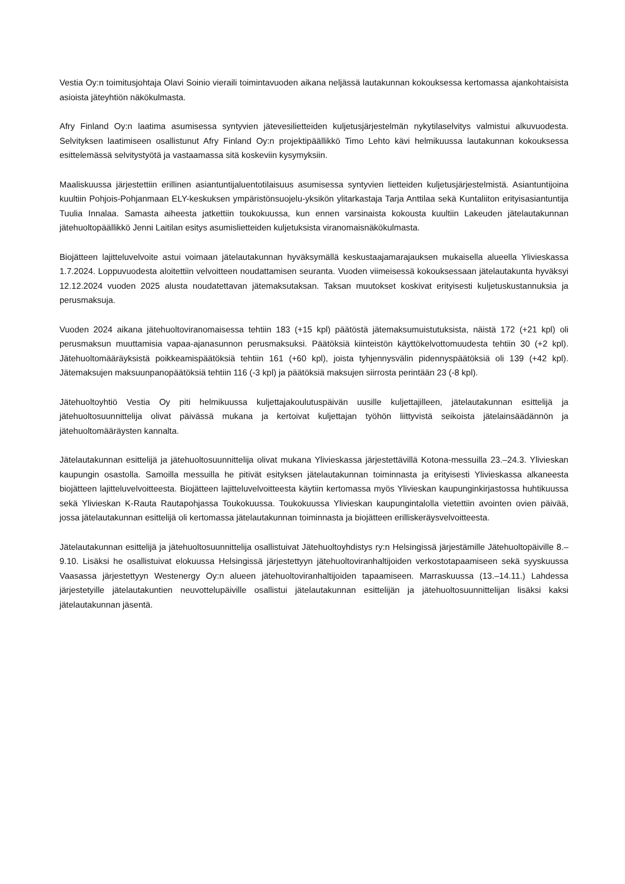Vestia Oy:n toimitusjohtaja Olavi Soinio vieraili toimintavuoden aikana neljässä lautakunnan kokouksessa kertomassa ajankohtaisista asioista jäteyhtiön näkökulmasta.
Afry Finland Oy:n laatima asumisessa syntyvien jätevesilietteiden kuljetusjärjestelmän nykytilaselvitys valmistui alkuvuodesta. Selvityksen laatimiseen osallistunut Afry Finland Oy:n projektipäällikkö Timo Lehto kävi helmikuussa lautakunnan kokouksessa esittelemässä selvitystyötä ja vastaamassa sitä koskeviin kysymyksiin.
Maaliskuussa järjestettiin erillinen asiantuntijaluentotilaisuus asumisessa syntyvien lietteiden kuljetusjärjestelmistä. Asiantuntijoina kuultiin Pohjois-Pohjanmaan ELY-keskuksen ympäristönsuojelu-yksikön ylitarkastaja Tarja Anttilaa sekä Kuntaliiton erityisasiantuntija Tuulia Innalaa. Samasta aiheesta jatkettiin toukokuussa, kun ennen varsinaista kokousta kuultiin Lakeuden jätelautakunnan jätehuoltopäällikkö Jenni Laitilan esitys asumislietteiden kuljetuksista viranomaisnäkökulmasta.
Biojätteen lajitteluvelvoite astui voimaan jätelautakunnan hyväksymällä keskustaajamarajauksen mukaisella alueella Ylivieskassa 1.7.2024. Loppuvuodesta aloitettiin velvoitteen noudattamisen seuranta. Vuoden viimeisessä kokouksessaan jätelautakunta hyväksyi 12.12.2024 vuoden 2025 alusta noudatettavan jätemaksutaksan. Taksan muutokset koskivat erityisesti kuljetuskustannuksia ja perusmaksuja.
Vuoden 2024 aikana jätehuoltoviranomaisessa tehtiin 183 (+15 kpl) päätöstä jätemaksumuistutuksista, näistä 172 (+21 kpl) oli perusmaksun muuttamisia vapaa-ajanasunnon perusmaksuksi. Päätöksiä kiinteistön käyttökelvottomuudesta tehtiin 30 (+2 kpl). Jätehuoltomääräyksistä poikkeamispäätöksiä tehtiin 161 (+60 kpl), joista tyhjennysvälin pidennyspäätöksiä oli 139 (+42 kpl). Jätemaksujen maksuunpanopäätöksiä tehtiin 116 (-3 kpl) ja päätöksiä maksujen siirrosta perintään 23 (-8 kpl).
Jätehuoltoyhtiö Vestia Oy piti helmikuussa kuljettajakoulutuspäivän uusille kuljettajilleen, jätelautakunnan esittelijä ja jätehuoltosuunnittelija olivat päivässä mukana ja kertoivat kuljettajan työhön liittyvistä seikoista jätelainsäädännön ja jätehuoltomääräysten kannalta.
Jätelautakunnan esittelijä ja jätehuoltosuunnittelija olivat mukana Ylivieskassa järjestettävillä Kotona-messuilla 23.–24.3. Ylivieskan kaupungin osastolla. Samoilla messuilla he pitivät esityksen jätelautakunnan toiminnasta ja erityisesti Ylivieskassa alkaneesta biojätteen lajitteluvelvoitteesta. Biojätteen lajitteluvelvoitteesta käytiin kertomassa myös Ylivieskan kaupunginkirjastossa huhtikuussa sekä Ylivieskan K-Rauta Rautapohjassa Toukokuussa. Toukokuussa Ylivieskan kaupungintalolla vietettiin avointen ovien päivää, jossa jätelautakunnan esittelijä oli kertomassa jätelautakunnan toiminnasta ja biojätteen erilliskeräysvelvoitteesta.
Jätelautakunnan esittelijä ja jätehuoltosuunnittelija osallistuivat Jätehuoltoyhdistys ry:n Helsingissä järjestämille Jätehuoltopäiville 8.–9.10. Lisäksi he osallistuivat elokuussa Helsingissä järjestettyyn jätehuoltoviranhaltijoiden verkostotapaamiseen sekä syyskuussa Vaasassa järjestettyyn Westenergy Oy:n alueen jätehuoltoviranhaltijoiden tapaamiseen. Marraskuussa (13.–14.11.) Lahdessa järjestetyille jätelautakuntien neuvottelupäiville osallistui jätelautakunnan esittelijän ja jätehuoltosuunnittelijan lisäksi kaksi jätelautakunnan jäsentä.